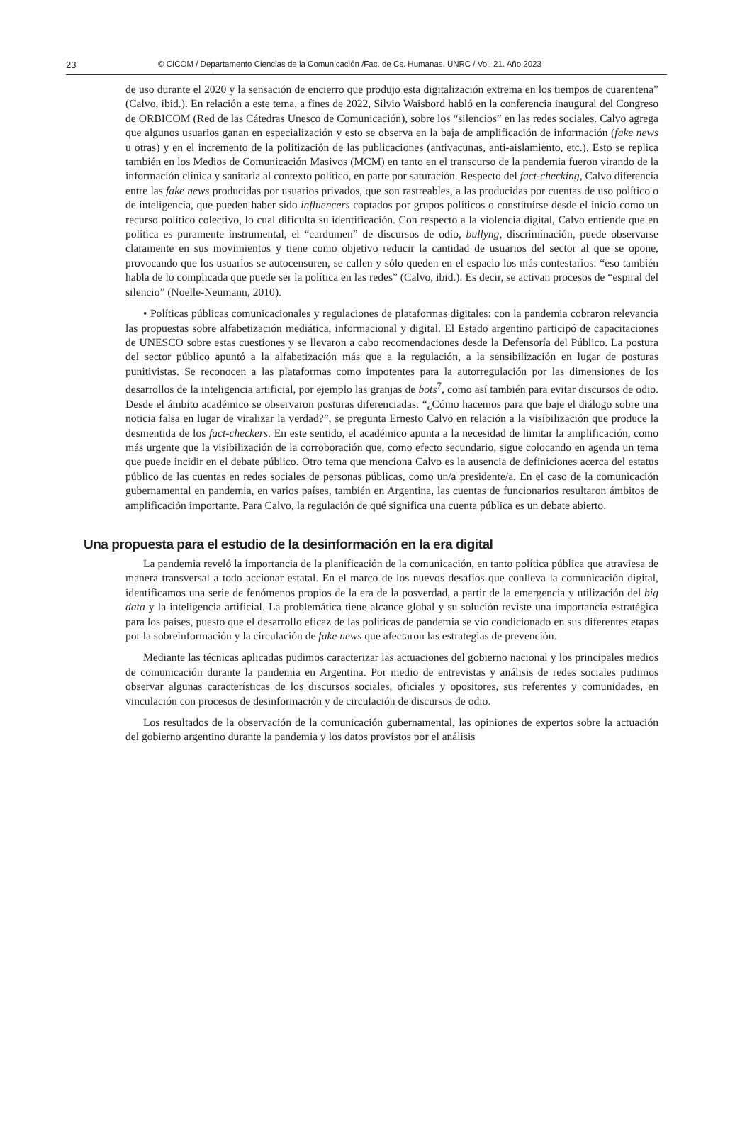23 © CICOM / Departamento Ciencias de la Comunicación /Fac. de Cs. Humanas. UNRC / Vol. 21. Año 2023
de uso durante el 2020 y la sensación de encierro que produjo esta digitalización extrema en los tiempos de cuarentena” (Calvo, ibid.). En relación a este tema, a fines de 2022, Silvio Waisbord habló en la conferencia inaugural del Congreso de ORBICOM (Red de las Cátedras Unesco de Comunicación), sobre los “silencios” en las redes sociales. Calvo agrega que algunos usuarios ganan en especialización y esto se observa en la baja de amplificación de información (fake news u otras) y en el incremento de la politización de las publicaciones (antivacunas, anti-aislamiento, etc.). Esto se replica también en los Medios de Comunicación Masivos (MCM) en tanto en el transcurso de la pandemia fueron virando de la información clínica y sanitaria al contexto político, en parte por saturación. Respecto del fact-checking, Calvo diferencia entre las fake news producidas por usuarios privados, que son rastreables, a las producidas por cuentas de uso político o de inteligencia, que pueden haber sido influencers coptados por grupos políticos o constituirse desde el inicio como un recurso político colectivo, lo cual dificulta su identificación. Con respecto a la violencia digital, Calvo entiende que en política es puramente instrumental, el “cardumen” de discursos de odio, bullyng, discriminación, puede observarse claramente en sus movimientos y tiene como objetivo reducir la cantidad de usuarios del sector al que se opone, provocando que los usuarios se autocensuren, se callen y sólo queden en el espacio los más contestarios: “eso también habla de lo complicada que puede ser la política en las redes” (Calvo, ibid.). Es decir, se activan procesos de “espiral del silencio” (Noelle-Neumann, 2010).
• Políticas públicas comunicacionales y regulaciones de plataformas digitales: con la pandemia cobraron relevancia las propuestas sobre alfabetización mediática, informacional y digital. El Estado argentino participó de capacitaciones de UNESCO sobre estas cuestiones y se llevaron a cabo recomendaciones desde la Defensoría del Público. La postura del sector público apuntó a la alfabetización más que a la regulación, a la sensibilización en lugar de posturas punitivistas. Se reconocen a las plataformas como impotentes para la autorregulación por las dimensiones de los desarrollos de la inteligencia artificial, por ejemplo las granjas de bots<sup>7</sup>, como así también para evitar discursos de odio. Desde el ámbito académico se observaron posturas diferenciadas. “¿Cómo hacemos para que baje el diálogo sobre una noticia falsa en lugar de viralizar la verdad?”, se pregunta Ernesto Calvo en relación a la visibilización que produce la desmentida de los fact-checkers. En este sentido, el académico apunta a la necesidad de limitar la amplificación, como más urgente que la visibilización de la corroboración que, como efecto secundario, sigue colocando en agenda un tema que puede incidir en el debate público. Otro tema que menciona Calvo es la ausencia de definiciones acerca del estatus público de las cuentas en redes sociales de personas públicas, como un/a presidente/a. En el caso de la comunicación gubernamental en pandemia, en varios países, también en Argentina, las cuentas de funcionarios resultaron ámbitos de amplificación importante. Para Calvo, la regulación de qué significa una cuenta pública es un debate abierto.
Una propuesta para el estudio de la desinformación en la era digital
La pandemia reveló la importancia de la planificación de la comunicación, en tanto política pública que atraviesa de manera transversal a todo accionar estatal. En el marco de los nuevos desafíos que conlleva la comunicación digital, identificamos una serie de fenómenos propios de la era de la posverdad, a partir de la emergencia y utilización del big data y la inteligencia artificial. La problemática tiene alcance global y su solución reviste una importancia estratégica para los países, puesto que el desarrollo eficaz de las políticas de pandemia se vio condicionado en sus diferentes etapas por la sobreinformación y la circulación de fake news que afectaron las estrategias de prevención.
Mediante las técnicas aplicadas pudimos caracterizar las actuaciones del gobierno nacional y los principales medios de comunicación durante la pandemia en Argentina. Por medio de entrevistas y análisis de redes sociales pudimos observar algunas características de los discursos sociales, oficiales y opositores, sus referentes y comunidades, en vinculación con procesos de desinformación y de circulación de discursos de odio.
Los resultados de la observación de la comunicación gubernamental, las opiniones de expertos sobre la actuación del gobierno argentino durante la pandemia y los datos provistos por el análisis